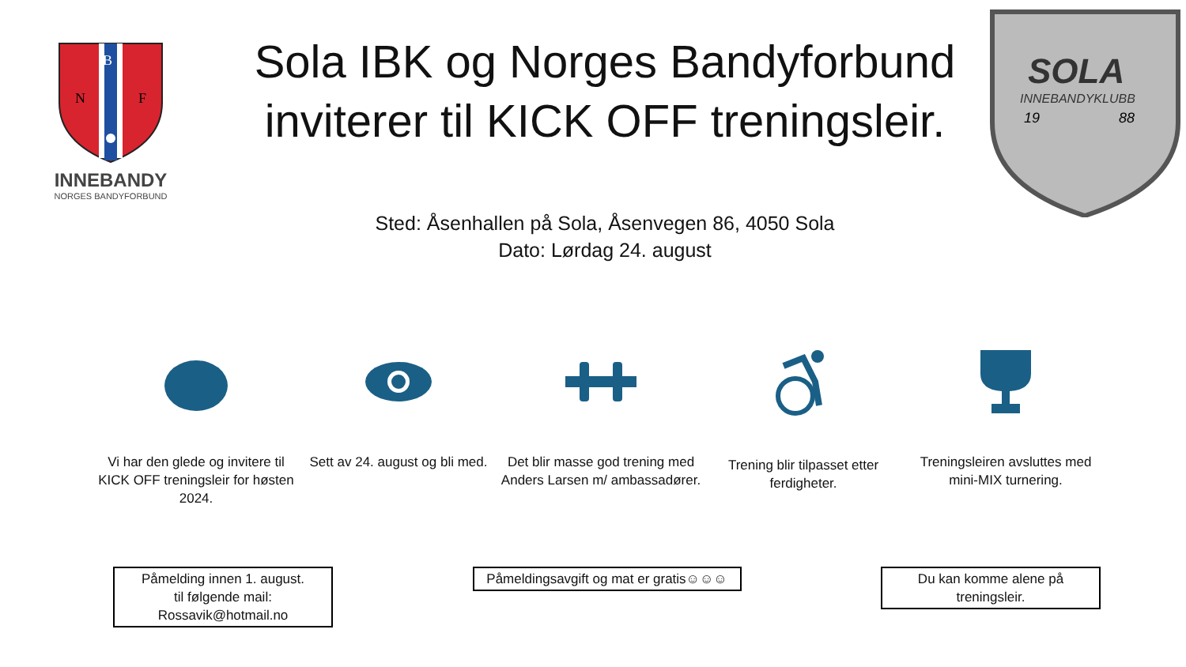B
N
F
INNEBANDY
NORGES BANDYFORBUND
Sola IBK og Norges Bandyforbund inviterer til KICK OFF treningsleir.
SOLA
INNEBANDYKLUBB
19
88
Sted: Åsenhallen på Sola, Åsenvegen 86, 4050 Sola
Dato: Lørdag 24. august
Vi har den glede og invitere til KICK OFF treningsleir for høsten 2024.
Sett av 24. august og bli med.
Det blir masse god trening med Anders Larsen m/ ambassadører.
Trening blir tilpasset etter ferdigheter.
Treningsleiren avsluttes med mini-MIX turnering.
Påmelding innen 1. august.
til følgende mail:
Rossavik@hotmail.no
Påmeldingsavgift og mat er gratis☺☺☺
Du kan komme alene på treningsleir.